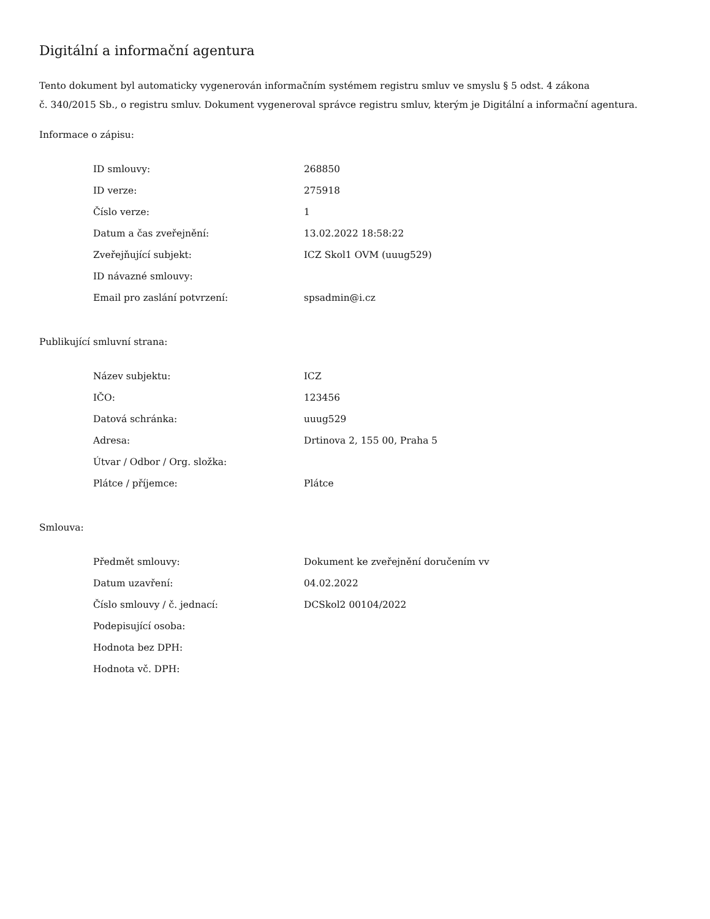Digitální a informační agentura
Tento dokument byl automaticky vygenerován informačním systémem registru smluv ve smyslu § 5 odst. 4 zákona
č. 340/2015 Sb., o registru smluv. Dokument vygeneroval správce registru smluv, kterým je Digitální a informační agentura.
Informace o zápisu:
| ID smlouvy: | 268850 |
| ID verze: | 275918 |
| Číslo verze: | 1 |
| Datum a čas zveřejnění: | 13.02.2022 18:58:22 |
| Zveřejňující subjekt: | ICZ Skol1 OVM (uuug529) |
| ID návazné smlouvy: | |
| Email pro zaslání potvrzení: | spsadmin@i.cz |
Publikující smluvní strana:
| Název subjektu: | ICZ |
| IČO: | 123456 |
| Datová schránka: | uuug529 |
| Adresa: | Drtinova 2, 155 00, Praha 5 |
| Útvar / Odbor / Org. složka: | |
| Plátce / příjemce: | Plátce |
Smlouva:
| Předmět smlouvy: | Dokument ke zveřejnění doručením vv |
| Datum uzavření: | 04.02.2022 |
| Číslo smlouvy / č. jednací: | DCSkol2 00104/2022 |
| Podepisující osoba: | |
| Hodnota bez DPH: | |
| Hodnota vč. DPH: | |